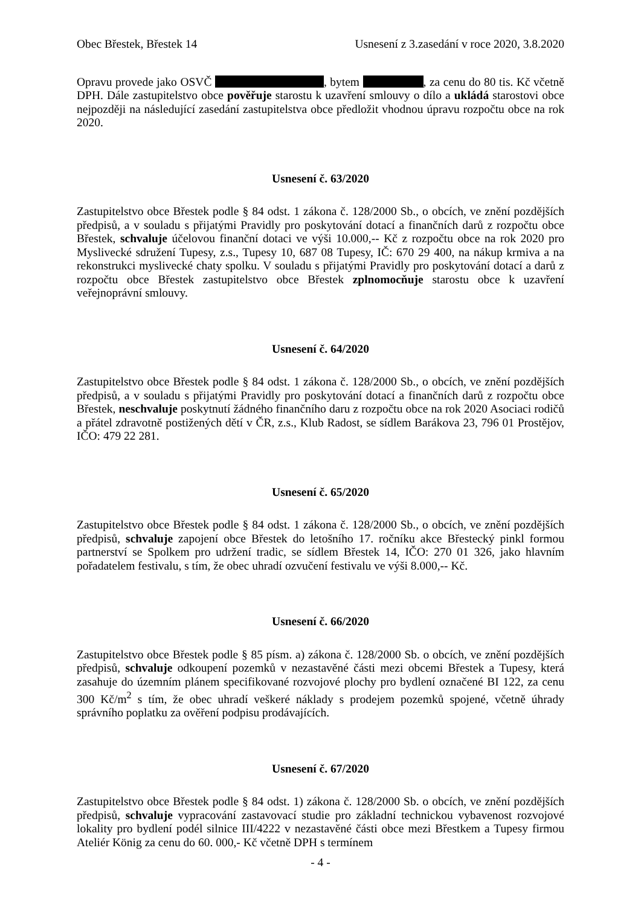Obec Břestek, Břestek 14 Usnesení z 3.zasedání v roce 2020, 3.8.2020
Opravu provede jako OSVČ , bytem , za cenu do 80 tis. Kč včetně DPH. Dále zastupitelstvo obce pověřuje starostu k uzavření smlouvy o dílo a ukládá starostovi obce nejpozději na následující zasedání zastupitelstva obce předložit vhodnou úpravu rozpočtu obce na rok 2020.
Usnesení č. 63/2020
Zastupitelstvo obce Břestek podle § 84 odst. 1 zákona č. 128/2000 Sb., o obcích, ve znění pozdějších předpisů, a v souladu s přijatými Pravidly pro poskytování dotací a finančních darů z rozpočtu obce Břestek, schvaluje účelovou finanční dotaci ve výši 10.000,-- Kč z rozpočtu obce na rok 2020 pro Myslivecké sdružení Tupesy, z.s., Tupesy 10, 687 08 Tupesy, IČ: 670 29 400, na nákup krmiva a na rekonstrukci myslivecké chaty spolku. V souladu s přijatými Pravidly pro poskytování dotací a darů z rozpočtu obce Břestek zastupitelstvo obce Břestek zplnomocňuje starostu obce k uzavření veřejnoprávní smlouvy.
Usnesení č. 64/2020
Zastupitelstvo obce Břestek podle § 84 odst. 1 zákona č. 128/2000 Sb., o obcích, ve znění pozdějších předpisů, a v souladu s přijatými Pravidly pro poskytování dotací a finančních darů z rozpočtu obce Břestek, neschvaluje poskytnutí žádného finančního daru z rozpočtu obce na rok 2020 Asociaci rodičů a přátel zdravotně postižených dětí v ČR, z.s., Klub Radost, se sídlem Barákova 23, 796 01 Prostějov, IČO: 479 22 281.
Usnesení č. 65/2020
Zastupitelstvo obce Břestek podle § 84 odst. 1 zákona č. 128/2000 Sb., o obcích, ve znění pozdějších předpisů, schvaluje zapojení obce Břestek do letošního 17. ročníku akce Břestecký pinkl formou partnerství se Spolkem pro udržení tradic, se sídlem Břestek 14, IČO: 270 01 326, jako hlavním pořadatelem festivalu, s tím, že obec uhradí ozvučení festivalu ve výši 8.000,-- Kč.
Usnesení č. 66/2020
Zastupitelstvo obce Břestek podle § 85 písm. a) zákona č. 128/2000 Sb. o obcích, ve znění pozdějších předpisů, schvaluje odkoupení pozemků v nezastavěné části mezi obcemi Břestek a Tupesy, která zasahuje do územním plánem specifikované rozvojové plochy pro bydlení označené BI 122, za cenu 300 Kč/m<sup>2</sup> s tím, že obec uhradí veškeré náklady s prodejem pozemků spojené, včetně úhrady správního poplatku za ověření podpisu prodávajících.
Usnesení č. 67/2020
Zastupitelstvo obce Břestek podle § 84 odst. 1) zákona č. 128/2000 Sb. o obcích, ve znění pozdějších předpisů, schvaluje vypracování zastavovací studie pro základní technickou vybavenost rozvojové lokality pro bydlení podél silnice III/4222 v nezastavěné části obce mezi Břestkem a Tupesy firmou Ateliér König za cenu do 60. 000,- Kč včetně DPH s termínem
- 4 -